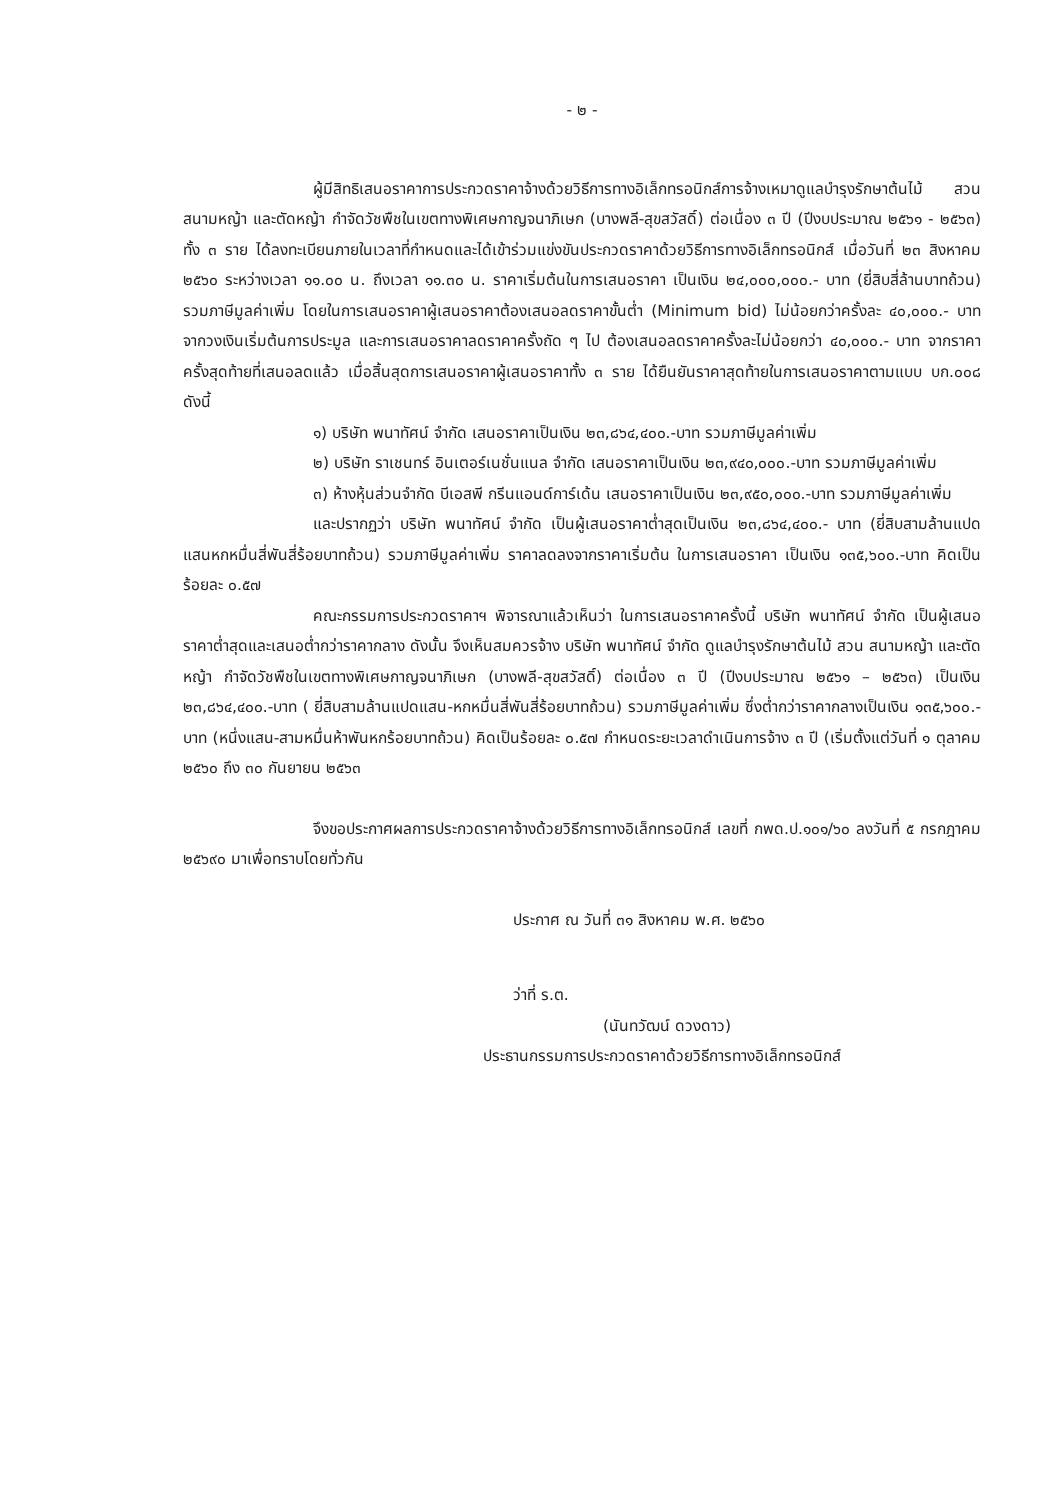- ๒ -
ผู้มีสิทธิเสนอราคาการประกวดราคาจ้างด้วยวิธีการทางอิเล็กทรอนิกส์การจ้างเหมาดูแลบำรุงรักษาต้นไม้ สวน สนามหญ้า และตัดหญ้า กำจัดวัชพืชในเขตทางพิเศษกาญจนาภิเษก (บางพลี-สุขสวัสดิ์) ต่อเนื่อง ๓ ปี (ปีงบประมาณ ๒๕๖๑ - ๒๕๖๓) ทั้ง ๓ ราย ได้ลงทะเบียนภายในเวลาที่กำหนดและได้เข้าร่วมแข่งขันประกวดราคาด้วยวิธีการทางอิเล็กทรอนิกส์ เมื่อวันที่ ๒๓ สิงหาคม ๒๕๖๐ ระหว่างเวลา ๑๑.๐๐ น. ถึงเวลา ๑๑.๓๐ น. ราคาเริ่มต้นในการเสนอราคา เป็นเงิน ๒๔,๐๐๐,๐๐๐.- บาท (ยี่สิบสี่ล้านบาทถ้วน) รวมภาษีมูลค่าเพิ่ม โดยในการเสนอราคาผู้เสนอราคาต้องเสนอลดราคาขั้นต่ำ (Minimum bid) ไม่น้อยกว่าครั้งละ ๔๐,๐๐๐.- บาท จากวงเงินเริ่มต้นการประมูล และการเสนอราคาลดราคาครั้งถัด ๆ ไป ต้องเสนอลดราคาครั้งละไม่น้อยกว่า ๔๐,๐๐๐.- บาท จากราคาครั้งสุดท้ายที่เสนอลดแล้ว เมื่อสิ้นสุดการเสนอราคาผู้เสนอราคาทั้ง ๓ ราย ได้ยืนยันราคาสุดท้ายในการเสนอราคาตามแบบ บก.๐๐๘ ดังนี้
๑) บริษัท พนาทัศน์ จำกัด เสนอราคาเป็นเงิน ๒๓,๘๖๔,๔๐๐.-บาท รวมภาษีมูลค่าเพิ่ม
๒) บริษัท ราเชนทร์ อินเตอร์เนชั่นแนล จำกัด เสนอราคาเป็นเงิน ๒๓,๙๔๐,๐๐๐.-บาท รวมภาษีมูลค่าเพิ่ม
๓) ห้างหุ้นส่วนจำกัด บีเอสพี กรีนแอนด์การ์เด้น เสนอราคาเป็นเงิน ๒๓,๙๕๐,๐๐๐.-บาท รวมภาษีมูลค่าเพิ่ม
และปรากฏว่า บริษัท พนาทัศน์ จำกัด เป็นผู้เสนอราคาต่ำสุดเป็นเงิน ๒๓,๘๖๔,๔๐๐.- บาท (ยี่สิบสามล้านแปดแสนหกหมื่นสี่พันสี่ร้อยบาทถ้วน) รวมภาษีมูลค่าเพิ่ม ราคาลดลงจากราคาเริ่มต้น ในการเสนอราคา เป็นเงิน ๑๓๕,๖๐๐.-บาท คิดเป็นร้อยละ ๐.๕๗
คณะกรรมการประกวดราคาฯ พิจารณาแล้วเห็นว่า ในการเสนอราคาครั้งนี้ บริษัท พนาทัศน์ จำกัด เป็นผู้เสนอราคาต่ำสุดและเสนอต่ำกว่าราคากลาง ดังนั้น จึงเห็นสมควรจ้าง บริษัท พนาทัศน์ จำกัด ดูแลบำรุงรักษาต้นไม้ สวน สนามหญ้า และตัดหญ้า กำจัดวัชพืชในเขตทางพิเศษกาญจนาภิเษก (บางพลี-สุขสวัสดิ์) ต่อเนื่อง ๓ ปี (ปีงบประมาณ ๒๕๖๑ – ๒๕๖๓) เป็นเงิน ๒๓,๘๖๔,๔๐๐.-บาท ( ยี่สิบสามล้านแปดแสน-หกหมื่นสี่พันสี่ร้อยบาทถ้วน) รวมภาษีมูลค่าเพิ่ม ซึ่งต่ำกว่าราคากลางเป็นเงิน ๑๓๕,๖๐๐.-บาท (หนึ่งแสน-สามหมื่นห้าพันหกร้อยบาทถ้วน) คิดเป็นร้อยละ ๐.๕๗ กำหนดระยะเวลาดำเนินการจ้าง ๓ ปี (เริ่มตั้งแต่วันที่ ๑ ตุลาคม ๒๕๖๐ ถึง ๓๐ กันยายน ๒๕๖๓
จึงขอประกาศผลการประกวดราคาจ้างด้วยวิธีการทางอิเล็กทรอนิกส์ เลขที่ กพด.ป.๑๐๑/๖๐ ลงวันที่ ๕ กรกฎาคม ๒๕๖๙๐ มาเพื่อทราบโดยทั่วกัน
ประกาศ ณ วันที่ ๓๑ สิงหาคม พ.ศ. ๒๕๖๐
ว่าที่ ร.ต.
(นันทวัฒน์ ดวงดาว)
ประธานกรรมการประกวดราคาด้วยวิธีการทางอิเล็กทรอนิกส์